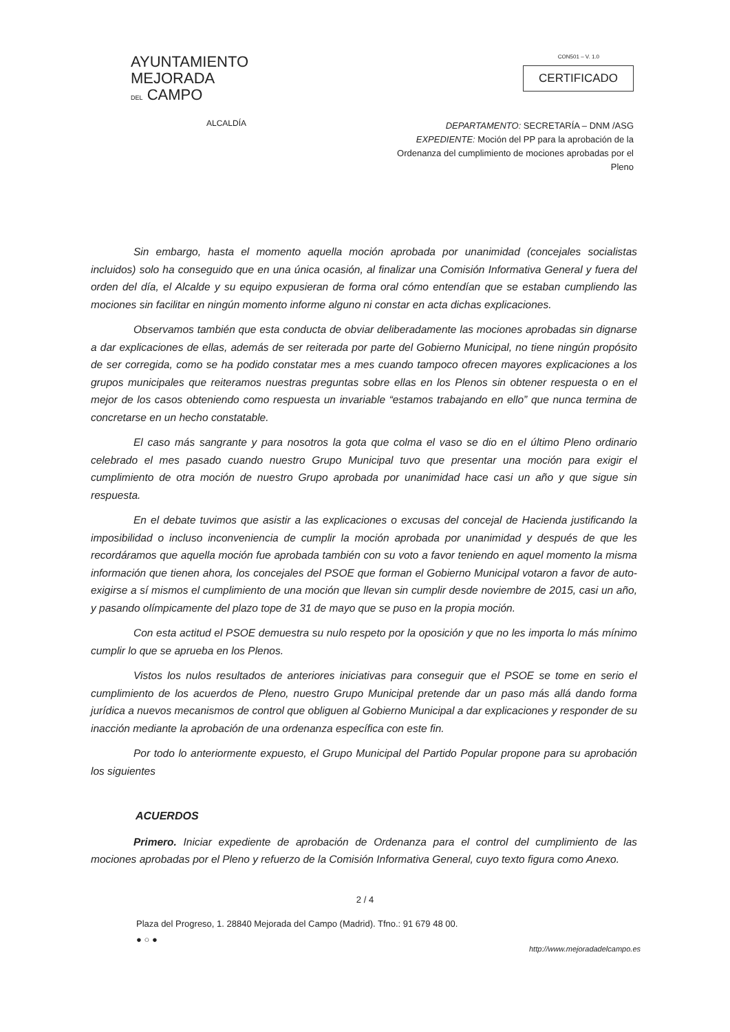AYUNTAMIENTO
MEJORADA
DEL CAMPO
ALCALDÍA
CON501 – V. 1.0
CERTIFICADO
DEPARTAMENTO: SECRETARÍA – DNM /ASG
EXPEDIENTE: Moción del PP para la aprobación de la Ordenanza del cumplimiento de mociones aprobadas por el Pleno
Sin embargo, hasta el momento aquella moción aprobada por unanimidad (concejales socialistas incluidos) solo ha conseguido que en una única ocasión, al finalizar una Comisión Informativa General y fuera del orden del día, el Alcalde y su equipo expusieran de forma oral cómo entendían que se estaban cumpliendo las mociones sin facilitar en ningún momento informe alguno ni constar en acta dichas explicaciones.
Observamos también que esta conducta de obviar deliberadamente las mociones aprobadas sin dignarse a dar explicaciones de ellas, además de ser reiterada por parte del Gobierno Municipal, no tiene ningún propósito de ser corregida, como se ha podido constatar mes a mes cuando tampoco ofrecen mayores explicaciones a los grupos municipales que reiteramos nuestras preguntas sobre ellas en los Plenos sin obtener respuesta o en el mejor de los casos obteniendo como respuesta un invariable “estamos trabajando en ello” que nunca termina de concretarse en un hecho constatable.
El caso más sangrante y para nosotros la gota que colma el vaso se dio en el último Pleno ordinario celebrado el mes pasado cuando nuestro Grupo Municipal tuvo que presentar una moción para exigir el cumplimiento de otra moción de nuestro Grupo aprobada por unanimidad hace casi un año y que sigue sin respuesta.
En el debate tuvimos que asistir a las explicaciones o excusas del concejal de Hacienda justificando la imposibilidad o incluso inconveniencia de cumplir la moción aprobada por unanimidad y después de que les recordáramos que aquella moción fue aprobada también con su voto a favor teniendo en aquel momento la misma información que tienen ahora, los concejales del PSOE que forman el Gobierno Municipal votaron a favor de auto-exigirse a sí mismos el cumplimiento de una moción que llevan sin cumplir desde noviembre de 2015, casi un año, y pasando olímpicamente del plazo tope de 31 de mayo que se puso en la propia moción.
Con esta actitud el PSOE demuestra su nulo respeto por la oposición y que no les importa lo más mínimo cumplir lo que se aprueba en los Plenos.
Vistos los nulos resultados de anteriores iniciativas para conseguir que el PSOE se tome en serio el cumplimiento de los acuerdos de Pleno, nuestro Grupo Municipal pretende dar un paso más allá dando forma jurídica a nuevos mecanismos de control que obliguen al Gobierno Municipal a dar explicaciones y responder de su inacción mediante la aprobación de una ordenanza específica con este fin.
Por todo lo anteriormente expuesto, el Grupo Municipal del Partido Popular propone para su aprobación los siguientes
ACUERDOS
Primero. Iniciar expediente de aprobación de Ordenanza para el control del cumplimiento de las mociones aprobadas por el Pleno y refuerzo de la Comisión Informativa General, cuyo texto figura como Anexo.
2 / 4
Plaza del Progreso, 1. 28840 Mejorada del Campo (Madrid). Tfno.: 91 679 48 00.
● ○ ●
http://www.mejoradadelcampo.es